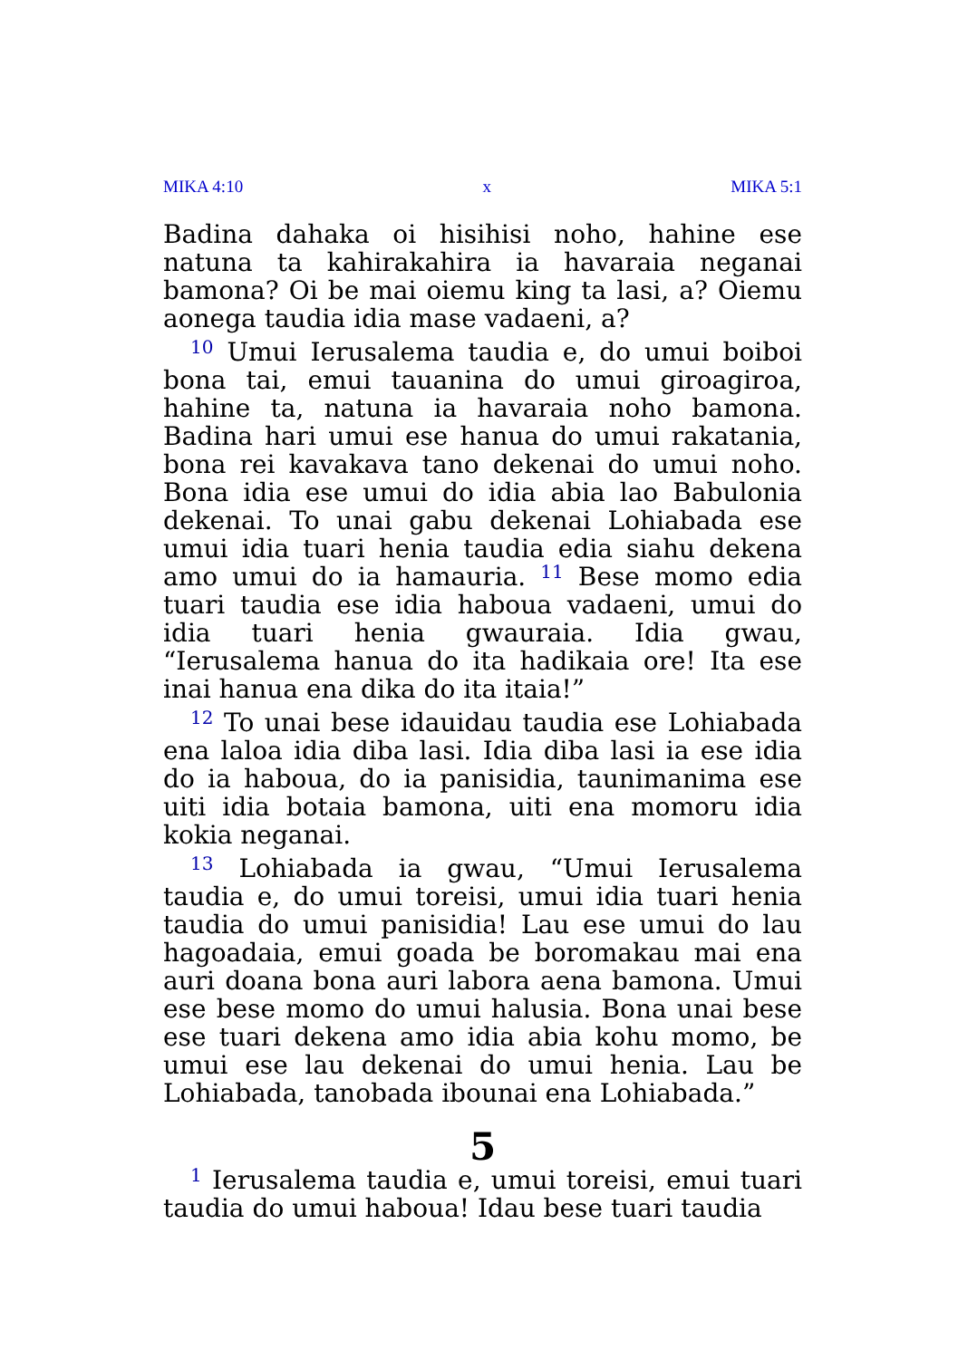MIKA 4:10 x MIKA 5:1
Badina dahaka oi hisihisi noho, hahine ese natuna ta kahirakahira ia havaraia neganai bamona? Oi be mai oiemu king ta lasi, a? Oiemu aonega taudia idia mase vadaeni, a?
<sup>10</sup> Umui Ierusalema taudia e, do umui boiboi bona tai, emui tauanina do umui giroagiroa, hahine ta, natuna ia havaraia noho bamona. Badina hari umui ese hanua do umui rakatania, bona rei kavakava tano dekenai do umui noho. Bona idia ese umui do idia abia lao Babulonia dekenai. To unai gabu dekenai Lohiabada ese umui idia tuari henia taudia edia siahu dekena amo umui do ia hamauria. <sup>11</sup> Bese momo edia tuari taudia ese idia haboua vadaeni, umui do idia tuari henia gwauraia. Idia gwau, “Ierusalema hanua do ita hadikaia ore! Ita ese inai hanua ena dika do ita itaia!”
<sup>12</sup> To unai bese idauidau taudia ese Lohiabada ena laloa idia diba lasi. Idia diba lasi ia ese idia do ia haboua, do ia panisidia, taunimanima ese uiti idia botaia bamona, uiti ena momoru idia kokia neganai.
<sup>13</sup> Lohiabada ia gwau, “Umui Ierusalema taudia e, do umui toreisi, umui idia tuari henia taudia do umui panisidia! Lau ese umui do lau hagoadaia, emui goada be boromakau mai ena auri doana bona auri labora aena bamona. Umui ese bese momo do umui halusia. Bona unai bese ese tuari dekena amo idia abia kohu momo, be umui ese lau dekenai do umui henia. Lau be Lohiabada, tanobada ibounai ena Lohiabada.”
5
<sup>1</sup> Ierusalema taudia e, umui toreisi, emui tuari taudia do umui haboua! Idau bese tuari taudia